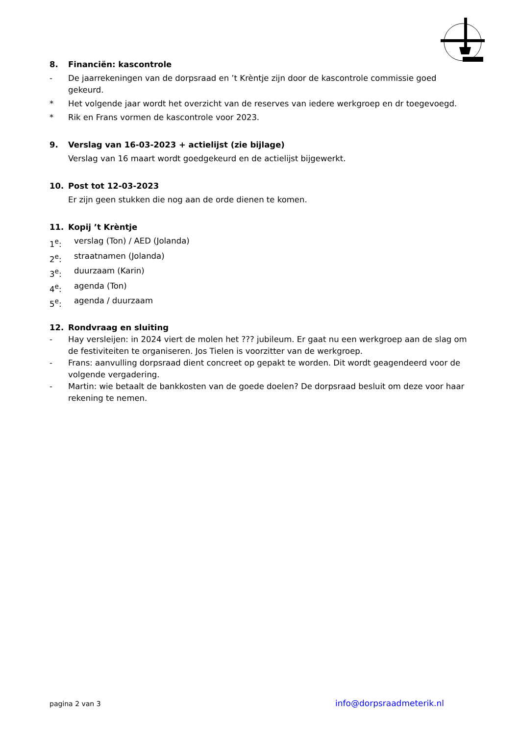8. Financiën: kascontrole
- De jaarrekeningen van de dorpsraad en ’t Krèntje zijn door de kascontrole commissie goed gekeurd.
* Het volgende jaar wordt het overzicht van de reserves van iedere werkgroep en dr toegevoegd.
* Rik en Frans vormen de kascontrole voor 2023.
9. Verslag van 16-03-2023 + actielijst (zie bijlage)
Verslag van 16 maart wordt goedgekeurd en de actielijst bijgewerkt.
10. Post tot 12-03-2023
Er zijn geen stukken die nog aan de orde dienen te komen.
11. Kopij ’t Krèntje
1<sup>e</sup>: verslag (Ton) / AED (Jolanda)
2<sup>e</sup>: straatnamen (Jolanda)
3<sup>e</sup>: duurzaam (Karin)
4<sup>e</sup>: agenda (Ton)
5<sup>e</sup>: agenda / duurzaam
12. Rondvraag en sluiting
- Hay versleijen: in 2024 viert de molen het ??? jubileum. Er gaat nu een werkgroep aan de slag om de festiviteiten te organiseren. Jos Tielen is voorzitter van de werkgroep.
- Frans: aanvulling dorpsraad dient concreet op gepakt te worden. Dit wordt geagendeerd voor de volgende vergadering.
- Martin: wie betaalt de bankkosten van de goede doelen? De dorpsraad besluit om deze voor haar rekening te nemen.
pagina 2 van 3 info@dorpsraadmeterik.nl